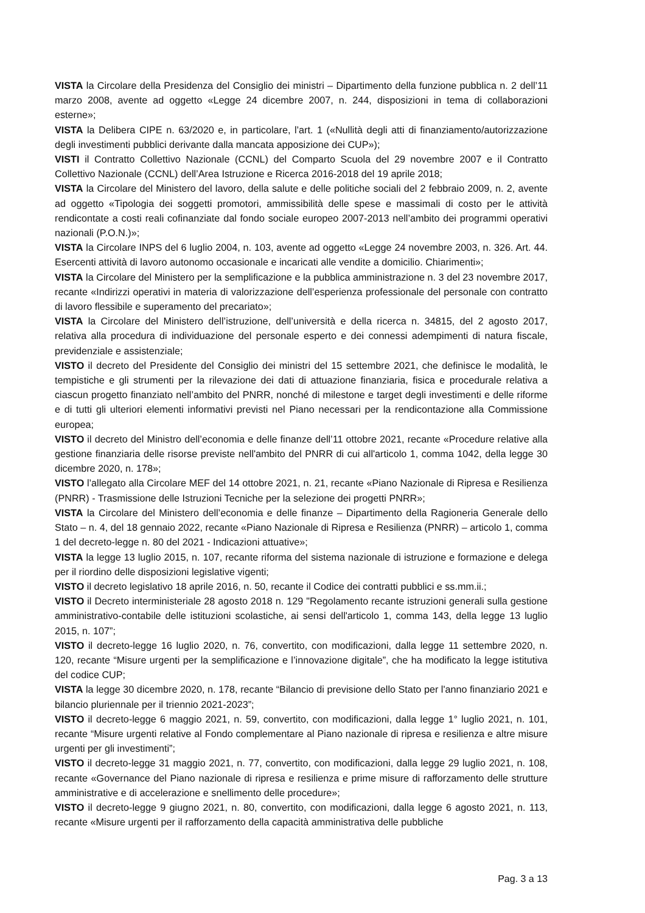VISTA la Circolare della Presidenza del Consiglio dei ministri – Dipartimento della funzione pubblica n. 2 dell’11 marzo 2008, avente ad oggetto «Legge 24 dicembre 2007, n. 244, disposizioni in tema di collaborazioni esterne»;
VISTA la Delibera CIPE n. 63/2020 e, in particolare, l’art. 1 («Nullità degli atti di finanziamento/autorizzazione degli investimenti pubblici derivante dalla mancata apposizione dei CUP»);
VISTI il Contratto Collettivo Nazionale (CCNL) del Comparto Scuola del 29 novembre 2007 e il Contratto Collettivo Nazionale (CCNL) dell’Area Istruzione e Ricerca 2016-2018 del 19 aprile 2018;
VISTA la Circolare del Ministero del lavoro, della salute e delle politiche sociali del 2 febbraio 2009, n. 2, avente ad oggetto «Tipologia dei soggetti promotori, ammissibilità delle spese e massimali di costo per le attività rendicontate a costi reali cofinanziate dal fondo sociale europeo 2007-2013 nell’ambito dei programmi operativi nazionali (P.O.N.)»;
VISTA la Circolare INPS del 6 luglio 2004, n. 103, avente ad oggetto «Legge 24 novembre 2003, n. 326. Art. 44. Esercenti attività di lavoro autonomo occasionale e incaricati alle vendite a domicilio. Chiarimenti»;
VISTA la Circolare del Ministero per la semplificazione e la pubblica amministrazione n. 3 del 23 novembre 2017, recante «Indirizzi operativi in materia di valorizzazione dell’esperienza professionale del personale con contratto di lavoro flessibile e superamento del precariato»;
VISTA la Circolare del Ministero dell’istruzione, dell’università e della ricerca n. 34815, del 2 agosto 2017, relativa alla procedura di individuazione del personale esperto e dei connessi adempimenti di natura fiscale, previdenziale e assistenziale;
VISTO il decreto del Presidente del Consiglio dei ministri del 15 settembre 2021, che definisce le modalità, le tempistiche e gli strumenti per la rilevazione dei dati di attuazione finanziaria, fisica e procedurale relativa a ciascun progetto finanziato nell’ambito del PNRR, nonché di milestone e target degli investimenti e delle riforme e di tutti gli ulteriori elementi informativi previsti nel Piano necessari per la rendicontazione alla Commissione europea;
VISTO il decreto del Ministro dell’economia e delle finanze dell’11 ottobre 2021, recante «Procedure relative alla gestione finanziaria delle risorse previste nell'ambito del PNRR di cui all'articolo 1, comma 1042, della legge 30 dicembre 2020, n. 178»;
VISTO l’allegato alla Circolare MEF del 14 ottobre 2021, n. 21, recante «Piano Nazionale di Ripresa e Resilienza (PNRR) - Trasmissione delle Istruzioni Tecniche per la selezione dei progetti PNRR»;
VISTA la Circolare del Ministero dell’economia e delle finanze – Dipartimento della Ragioneria Generale dello Stato – n. 4, del 18 gennaio 2022, recante «Piano Nazionale di Ripresa e Resilienza (PNRR) – articolo 1, comma 1 del decreto-legge n. 80 del 2021 - Indicazioni attuative»;
VISTA la legge 13 luglio 2015, n. 107, recante riforma del sistema nazionale di istruzione e formazione e delega per il riordino delle disposizioni legislative vigenti;
VISTO il decreto legislativo 18 aprile 2016, n. 50, recante il Codice dei contratti pubblici e ss.mm.ii.;
VISTO il Decreto interministeriale 28 agosto 2018 n. 129 "Regolamento recante istruzioni generali sulla gestione amministrativo-contabile delle istituzioni scolastiche, ai sensi dell'articolo 1, comma 143, della legge 13 luglio 2015, n. 107”;
VISTO il decreto-legge 16 luglio 2020, n. 76, convertito, con modificazioni, dalla legge 11 settembre 2020, n. 120, recante “Misure urgenti per la semplificazione e l’innovazione digitale”, che ha modificato la legge istitutiva del codice CUP;
VISTA la legge 30 dicembre 2020, n. 178, recante “Bilancio di previsione dello Stato per l'anno finanziario 2021 e bilancio pluriennale per il triennio 2021-2023”;
VISTO il decreto-legge 6 maggio 2021, n. 59, convertito, con modificazioni, dalla legge 1° luglio 2021, n. 101, recante “Misure urgenti relative al Fondo complementare al Piano nazionale di ripresa e resilienza e altre misure urgenti per gli investimenti”;
VISTO il decreto-legge 31 maggio 2021, n. 77, convertito, con modificazioni, dalla legge 29 luglio 2021, n. 108, recante «Governance del Piano nazionale di ripresa e resilienza e prime misure di rafforzamento delle strutture amministrative e di accelerazione e snellimento delle procedure»;
VISTO il decreto-legge 9 giugno 2021, n. 80, convertito, con modificazioni, dalla legge 6 agosto 2021, n. 113, recante «Misure urgenti per il rafforzamento della capacità amministrativa delle pubbliche
Pag. 3 a 13